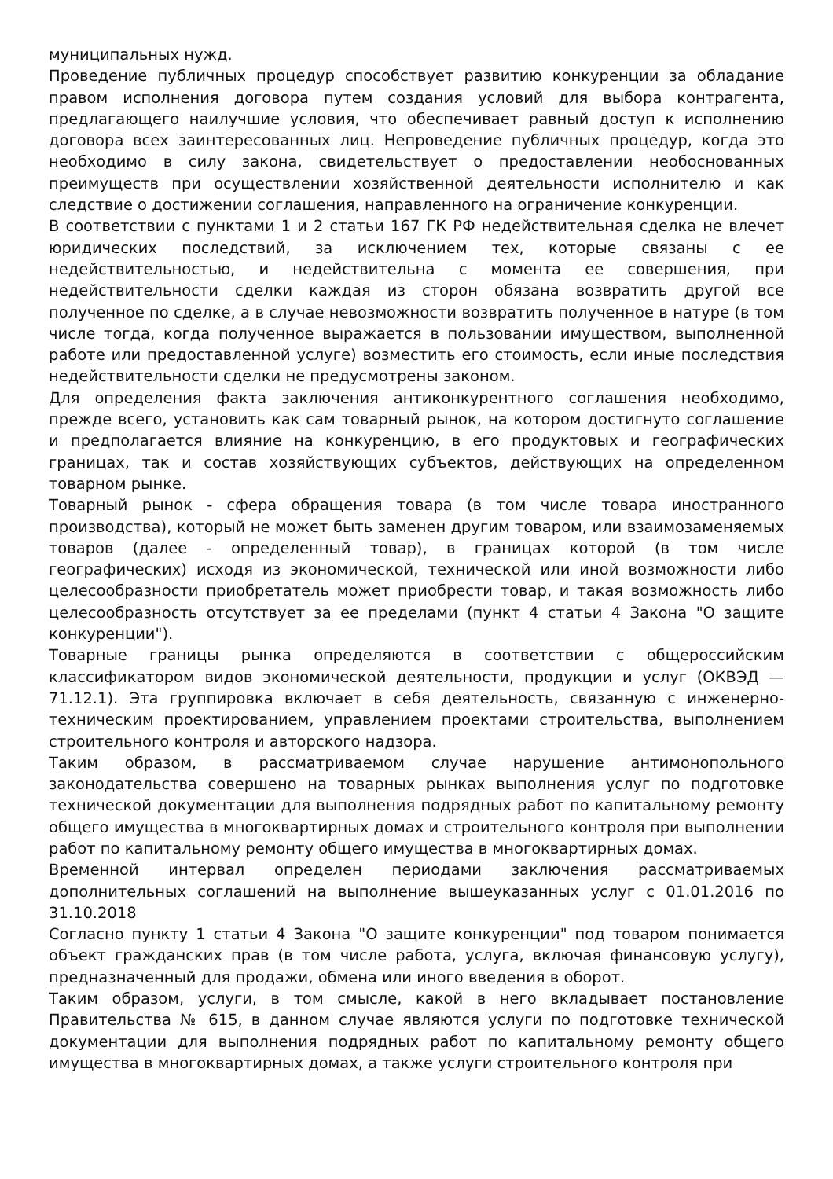муниципальных нужд.
Проведение публичных процедур способствует развитию конкуренции за обладание правом исполнения договора путем создания условий для выбора контрагента, предлагающего наилучшие условия, что обеспечивает равный доступ к исполнению договора всех заинтересованных лиц. Непроведение публичных процедур, когда это необходимо в силу закона, свидетельствует о предоставлении необоснованных преимуществ при осуществлении хозяйственной деятельности исполнителю и как следствие о достижении соглашения, направленного на ограничение конкуренции.
В соответствии с пунктами 1 и 2 статьи 167 ГК РФ недействительная сделка не влечет юридических последствий, за исключением тех, которые связаны с ее недействительностью, и недействительна с момента ее совершения, при недействительности сделки каждая из сторон обязана возвратить другой все полученное по сделке, а в случае невозможности возвратить полученное в натуре (в том числе тогда, когда полученное выражается в пользовании имуществом, выполненной работе или предоставленной услуге) возместить его стоимость, если иные последствия недействительности сделки не предусмотрены законом.
Для определения факта заключения антиконкурентного соглашения необходимо, прежде всего, установить как сам товарный рынок, на котором достигнуто соглашение и предполагается влияние на конкуренцию, в его продуктовых и географических границах, так и состав хозяйствующих субъектов, действующих на определенном товарном рынке.
Товарный рынок - сфера обращения товара (в том числе товара иностранного производства), который не может быть заменен другим товаром, или взаимозаменяемых товаров (далее - определенный товар), в границах которой (в том числе географических) исходя из экономической, технической или иной возможности либо целесообразности приобретатель может приобрести товар, и такая возможность либо целесообразность отсутствует за ее пределами (пункт 4 статьи 4 Закона "О защите конкуренции").
Товарные границы рынка определяются в соответствии с общероссийским классификатором видов экономической деятельности, продукции и услуг (ОКВЭД — 71.12.1). Эта группировка включает в себя деятельность, связанную с инженерно-техническим проектированием, управлением проектами строительства, выполнением строительного контроля и авторского надзора.
Таким образом, в рассматриваемом случае нарушение антимонопольного законодательства совершено на товарных рынках выполнения услуг по подготовке технической документации для выполнения подрядных работ по капитальному ремонту общего имущества в многоквартирных домах и строительного контроля при выполнении работ по капитальному ремонту общего имущества в многоквартирных домах.
Временной интервал определен периодами заключения рассматриваемых дополнительных соглашений на выполнение вышеуказанных услуг с 01.01.2016 по 31.10.2018
Согласно пункту 1 статьи 4 Закона "О защите конкуренции" под товаром понимается объект гражданских прав (в том числе работа, услуга, включая финансовую услугу), предназначенный для продажи, обмена или иного введения в оборот.
Таким образом, услуги, в том смысле, какой в него вкладывает постановление Правительства № 615, в данном случае являются услуги по подготовке технической документации для выполнения подрядных работ по капитальному ремонту общего имущества в многоквартирных домах, а также услуги строительного контроля при